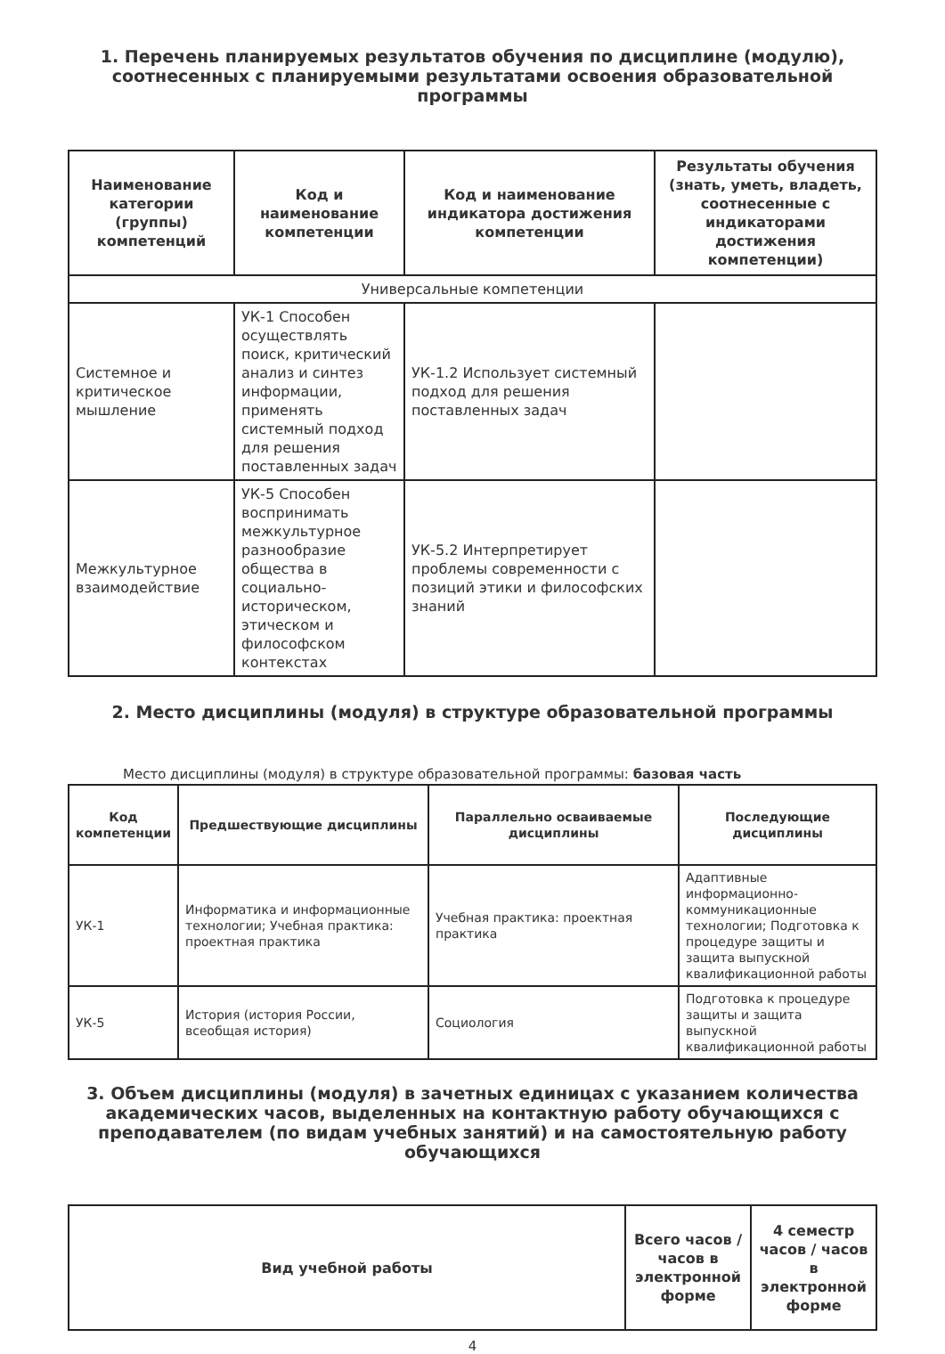1. Перечень планируемых результатов обучения по дисциплине (модулю), соотнесенных с планируемыми результатами освоения образовательной программы
| Наименование категории (группы) компетенций | Код и наименование компетенции | Код и наименование индикатора достижения компетенции | Результаты обучения (знать, уметь, владеть, соотнесенные с индикаторами достижения компетенции) |
| --- | --- | --- | --- |
| Универсальные компетенции | | | |
| Системное и критическое мышление | УК-1 Способен осуществлять поиск, критический анализ и синтез информации, применять системный подход для решения поставленных задач | УК-1.2 Использует системный подход для решения поставленных задач | |
| Межкультурное взаимодействие | УК-5 Способен воспринимать межкультурное разнообразие общества в социально-историческом, этическом и философском контекстах | УК-5.2 Интерпретирует проблемы современности с позиций этики и философских знаний | |
2. Место дисциплины (модуля) в структуре образовательной программы
Место дисциплины (модуля) в структуре образовательной программы: базовая часть
| Код компетенции | Предшествующие дисциплины | Параллельно осваиваемые дисциплины | Последующие дисциплины |
| --- | --- | --- | --- |
| УК-1 | Информатика и информационные технологии; Учебная практика: проектная практика | Учебная практика: проектная практика | Адаптивные информационно-коммуникационные технологии; Подготовка к процедуре защиты и защита выпускной квалификационной работы |
| УК-5 | История (история России, всеобщая история) | Социология | Подготовка к процедуре защиты и защита выпускной квалификационной работы |
3. Объем дисциплины (модуля) в зачетных единицах с указанием количества академических часов, выделенных на контактную работу обучающихся с преподавателем (по видам учебных занятий) и на самостоятельную работу обучающихся
| Вид учебной работы | Всего часов / часов в электронной форме | 4 семестр часов / часов в электронной форме |
| --- | --- | --- |
4